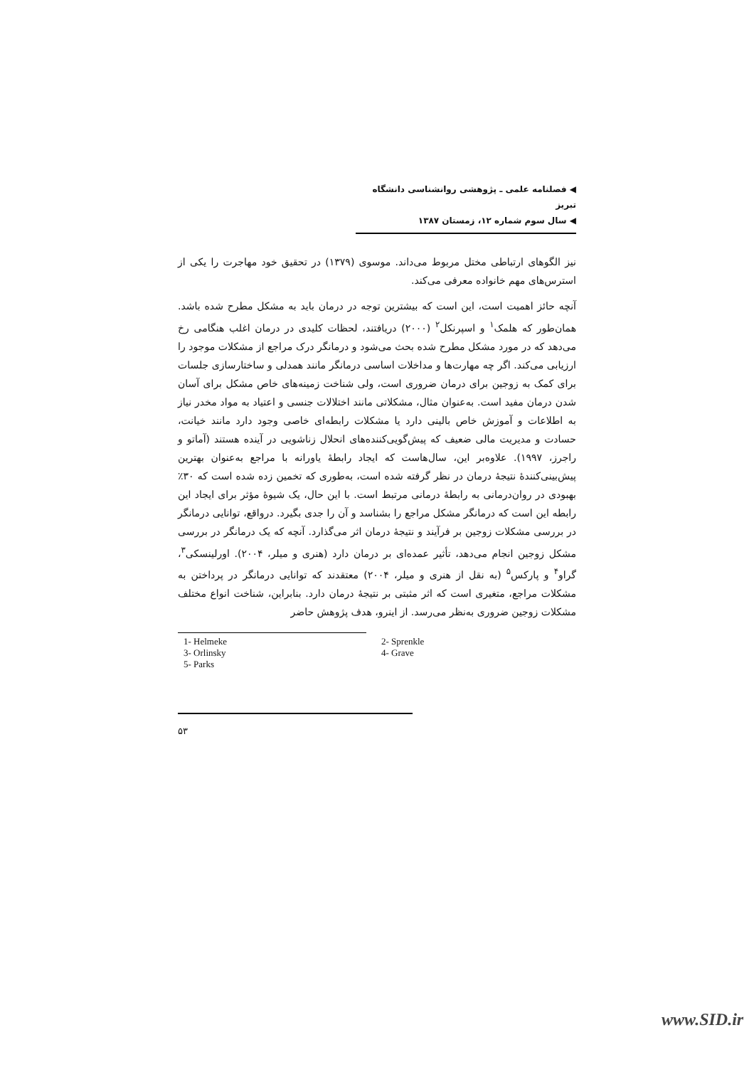◀ فصلنامه علمی ـ پژوهشی روانشناسی دانشگاه تبریز
◀ سال سوم شماره ۱۲، زمستان ۱۳۸۷
نیز الگوهای ارتباطی مختل مربوط می‌داند. موسوی (۱۳۷۹) در تحقیق خود مهاجرت را یکی از استرس‌های مهم خانواده معرفی می‌کند.
آنچه حائز اهمیت است، این است که بیشترین توجه در درمان باید به مشکل مطرح شده باشد. همان‌طور که هلمک<sup>۱</sup> و اسپرنکل<sup>۲</sup> (۲۰۰۰) دریافتند، لحظات کلیدی در درمان اغلب هنگامی رخ می‌دهد که در مورد مشکل مطرح شده بحث می‌شود و درمانگر درک مراجع از مشکلات موجود را ارزیابی می‌کند. اگر چه مهارت‌ها و مداخلات اساسی درمانگر مانند همدلی و ساختارسازی جلسات برای کمک به زوجین برای درمان ضروری است، ولی شناخت زمینه‌های خاص مشکل برای آسان شدن درمان مفید است. به‌عنوان مثال، مشکلاتی مانند اختلالات جنسی و اعتیاد به مواد مخدر نیاز به اطلاعات و آموزش خاص بالینی دارد یا مشکلات رابطه‌ای خاصی وجود دارد مانند خیانت، حسادت و مدیریت مالی ضعیف که پیش‌گویی‌کننده‌های انحلال زناشویی در آینده هستند (آماتو و راجرز، ۱۹۹۷). علاوه‌بر این، سال‌هاست که ایجاد رابطهٔ یاورانه با مراجع به‌عنوان بهترین پیش‌بینی‌کنندهٔ نتیجهٔ درمان در نظر گرفته شده است، به‌طوری که تخمین زده شده است که ۳۰٪ بهبودی در روان‌درمانی به رابطهٔ درمانی مرتبط است. با این حال، یک شیوهٔ مؤثر برای ایجاد این رابطه این است که درمانگر مشکل مراجع را بشناسد و آن را جدی بگیرد. درواقع، توانایی درمانگر در بررسی مشکلات زوجین بر فرآیند و نتیجهٔ درمان اثر می‌گذارد. آنچه که یک درمانگر در بررسی مشکل زوجین انجام می‌دهد، تأثیر عمده‌ای بر درمان دارد (هنری و میلر، ۲۰۰۴). اورلینسکی<sup>۳</sup>، گراو<sup>۴</sup> و پارکس<sup>۵</sup> (به نقل از هنری و میلر، ۲۰۰۴) معتقدند که توانایی درمانگر در پرداختن به مشکلات مراجع، متغیری است که اثر مثبتی بر نتیجهٔ درمان دارد. بنابراین، شناخت انواع مختلف مشکلات زوجین ضروری به‌نظر می‌رسد. از اینرو، هدف پژوهش حاضر
| 1- Helmeke | 2- Sprenkle |
| 3- Orlinsky | 4- Grave |
| 5- Parks | |
۵۳
www.SID.ir